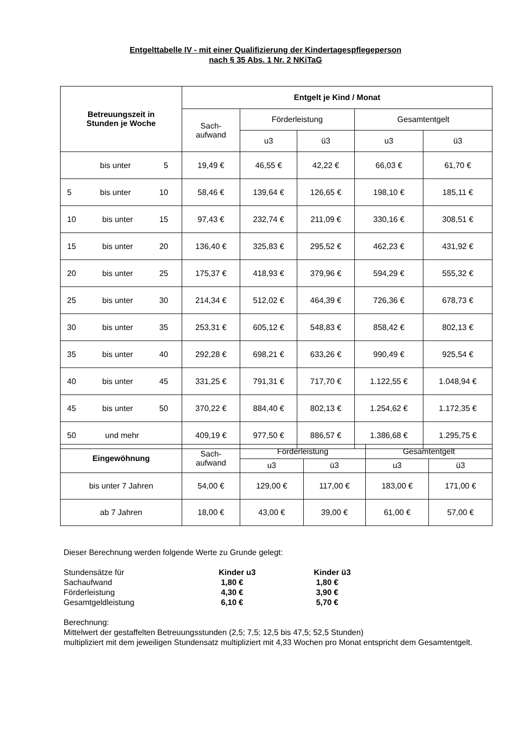Entgelttabelle IV - mit einer Qualifizierung der Kindertagespflegeperson
nach § 35 Abs. 1 Nr. 2 NKiTaG
| Betreuungszeit in Stunden je Woche | Entgelt je Kind / Monat | | | | |
| --- | --- | --- | --- | --- | --- |
| | Sach- aufwand | Förderleistung | | Gesamtentgelt | |
| | | u3 | ü3 | u3 | ü3 |
| bis unter 5 | 19,49 € | 46,55 € | 42,22 € | 66,03 € | 61,70 € |
| 5 bis unter 10 | 58,46 € | 139,64 € | 126,65 € | 198,10 € | 185,11 € |
| 10 bis unter 15 | 97,43 € | 232,74 € | 211,09 € | 330,16 € | 308,51 € |
| 15 bis unter 20 | 136,40 € | 325,83 € | 295,52 € | 462,23 € | 431,92 € |
| 20 bis unter 25 | 175,37 € | 418,93 € | 379,96 € | 594,29 € | 555,32 € |
| 25 bis unter 30 | 214,34 € | 512,02 € | 464,39 € | 726,36 € | 678,73 € |
| 30 bis unter 35 | 253,31 € | 605,12 € | 548,83 € | 858,42 € | 802,13 € |
| 35 bis unter 40 | 292,28 € | 698,21 € | 633,26 € | 990,49 € | 925,54 € |
| 40 bis unter 45 | 331,25 € | 791,31 € | 717,70 € | 1.122,55 € | 1.048,94 € |
| 45 bis unter 50 | 370,22 € | 884,40 € | 802,13 € | 1.254,62 € | 1.172,35 € |
| 50 und mehr | 409,19 € | 977,50 € | 886,57 € | 1.386,68 € | 1.295,75 € |
| Eingewöhnung | Sach- aufwand | Förderleistung | | Gesamtentgelt | |
| --- | --- | --- | --- | --- | --- |
| | | u3 | ü3 | u3 | ü3 |
| bis unter 7 Jahren | 54,00 € | 129,00 € | 117,00 € | 183,00 € | 171,00 € |
| ab 7 Jahren | 18,00 € | 43,00 € | 39,00 € | 61,00 € | 57,00 € |
Dieser Berechnung werden folgende Werte zu Grunde gelegt:
Stundensätze für Kinder u3 Kinder ü3 Sachaufwand 1,80 € 1,80 € Förderleistung 4,30 € 3,90 € Gesamtgeldleistung 6,10 € 5,70 €
Berechnung:
Mittelwert der gestaffelten Betreuungsstunden (2,5; 7,5; 12,5 bis 47,5; 52,5 Stunden)
multipliziert mit dem jeweiligen Stundensatz multipliziert mit 4,33 Wochen pro Monat entspricht dem Gesamtentgelt.